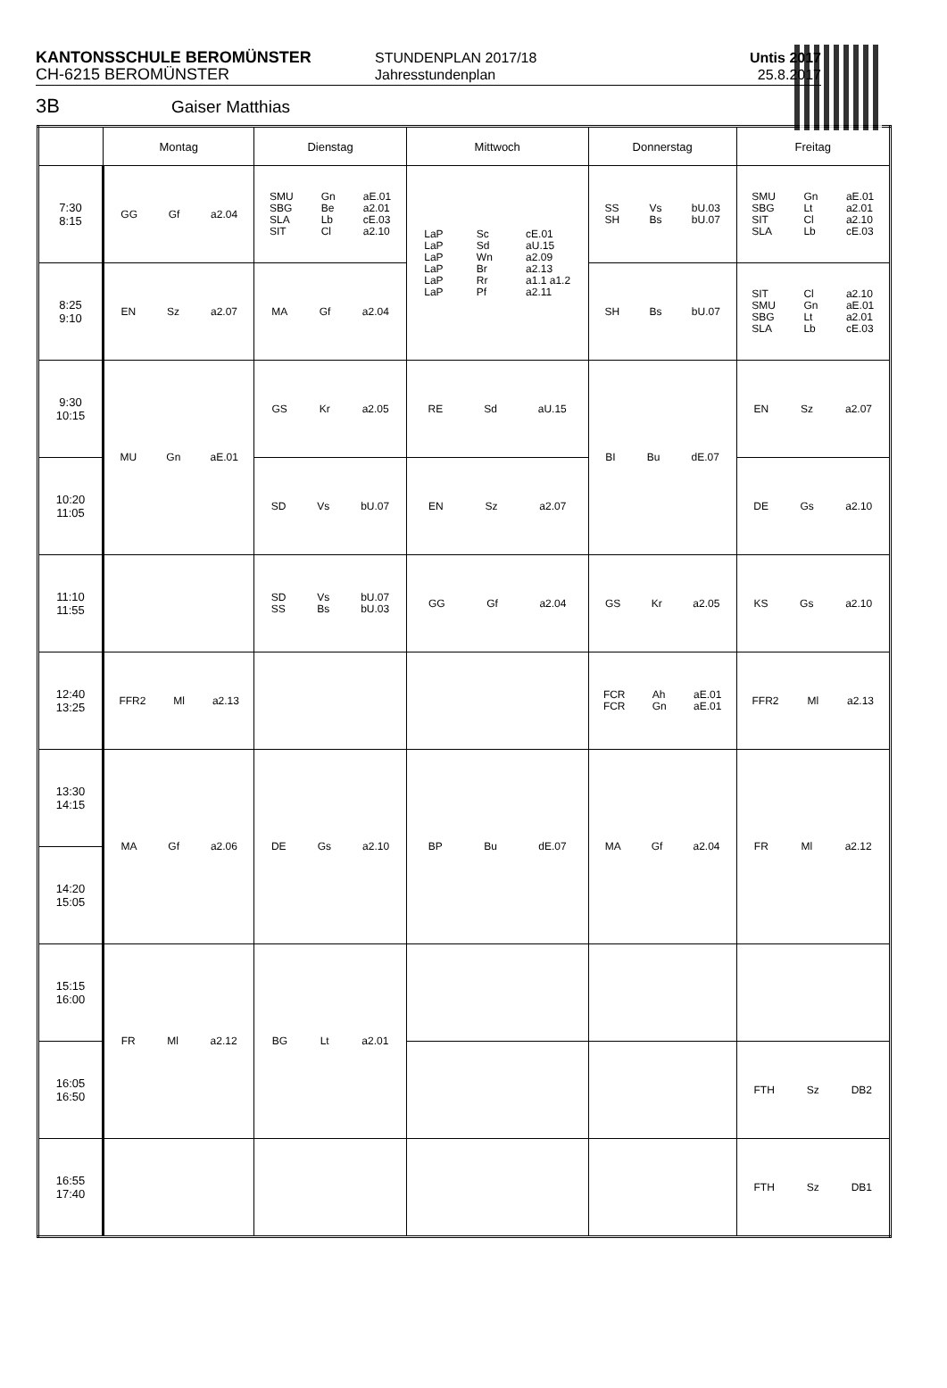KANTONSSCHULE BEROMÜNSTER
CH-6215 BEROMÜNSTER
STUNDENPLAN 2017/18
Jahresstundenplan
Untis 2017
25.8.2017
3B Gaiser Matthias
| | Montag | Dienstag | Mittwoch | Donnerstag | Freitag |
| --- | --- | --- | --- | --- | --- |
| 7:30 8:15 | GG Gf a2.04 | SMU SBG SLA SIT Gn Be Lb Cl aE.01 a2.01 cE.03 a2.10 | LaP LaP LaP LaP LaP LaP Sc Sd Wn Br Rr Pf cE.01 aU.15 a2.09 a2.13 a1.1 a1.2 a2.11 | SS SH Vs Bs bU.03 bU.07 | SMU SBG SIT SLA Gn Lt Cl Lb aE.01 a2.01 a2.10 cE.03 |
| 8:25 9:10 | EN Sz a2.07 | MA Gf a2.04 | | SH Bs bU.07 | SIT SMU SBG SLA Cl Gn Lt Lb a2.10 aE.01 a2.01 cE.03 |
| 9:30 10:15 | MU Gn aE.01 | GS Kr a2.05 | RE Sd aU.15 | BI Bu dE.07 | EN Sz a2.07 |
| 10:20 11:05 | | SD Vs bU.07 | EN Sz a2.07 | | DE Gs a2.10 |
| 11:10 11:55 | | SD SS Vs Bs bU.07 bU.03 | GG Gf a2.04 | GS Kr a2.05 | KS Gs a2.10 |
| 12:40 13:25 | FFR2 Ml a2.13 | | | FCR FCR Ah Gn aE.01 aE.01 | FFR2 Ml a2.13 |
| 13:30 14:15 | MA Gf a2.06 | DE Gs a2.10 | BP Bu dE.07 | MA Gf a2.04 | FR Ml a2.12 |
| 14:20 15:05 | | | | | |
| 15:15 16:00 | FR Ml a2.12 | BG Lt a2.01 | | | |
| 16:05 16:50 | | | | | FTH Sz DB2 |
| 16:55 17:40 | | | | | FTH Sz DB1 |